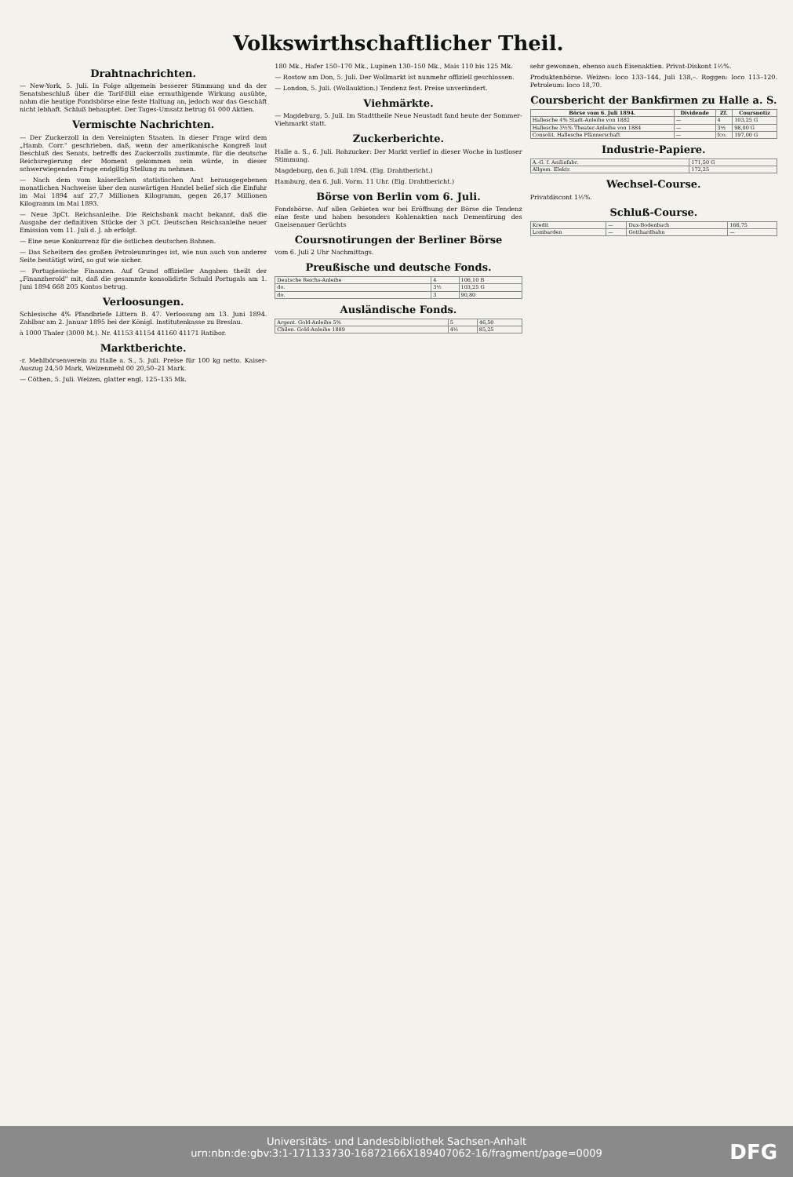Volkswirthschaftlicher Theil.
Drahtnachrichten.
— New-York, 5. Juli. In Folge allgemein besserer Stimmung und da der Senatsbeschluß über die Tarif-Bill eine ermuthigende Wirkung ausübte, nahm die heutige Fondsbörse eine feste Haltung an, jedoch war das Geschäft nicht lebhaft. Schluß behauptet. Der Tages-Umsatz betrug 61 000 Aktien.
Vermischte Nachrichten.
— Der Zuckerzoll in den Vereinigten Staaten. In dieser Frage wird dem „Hamb. Corr." geschrieben, daß, wenn der amerikanische Kongreß laut Beschluß des Senats, betreffs des Zuckerzolls zustimmte, für die deutsche Reichsregierung der Moment gekommen sein würde, in dieser schwerwiegenden Frage endgiltig Stellung zu nehmen.
— Nach dem vom kaiserlichen statistischen Amt herausgegebenen monatlichen Nachweise über den auswärtigen Handel belief sich die Einfuhr im Mai 1894 auf 27,7 Millionen Kilogramm, gegen 26,17 Millionen Kilogramm im Mai 1893.
— Neue 3pCt. Reichsanleihe. Die Reichsbank macht bekannt, daß die Ausgabe der definitiven Stücke der 3 pCt. Deutschen Reichsanleihe neuer Emission vom 11. Juli d. J. ab erfolgt.
— Eine neue Konkurrenz für die östlichen deutschen Bahnen.
— Das Scheitern des großen Petroleumringes ist, wie nun auch von anderer Seite bestätigt wird, so gut wie sicher.
— Portugiesische Finanzen. Auf Grund offizieller Angaben theilt der „Finanzherold" mit, daß die gesammte konsolidirte Schuld Portugals am 1. Juni 1894 668 205 Kontos betrug.
Verloosungen.
Schlesische 4% Pfandbriefe Litterа B. 47. Verloosung am 13. Juni 1894. Zahlbar am 2. Januar 1895 bei der Königl. Institutenkasse zu Breslau.
à 1000 Thaler (3000 M.). Nr. 41153 41154 41160 41171 Ratibor.
Marktberichte.
-r. Mehlbörsenverein zu Halle a. S., 5. Juli. Preise für 100 kg netto. Kaiser-Auszug 24,50 Mark, Weizenmehl 00 20,50–21 Mark.
— Cöthen, 5. Juli. Weizen, glatter engl. 125–135 Mk.
180 Mk., Hafer 150–170 Mk., Lupinen 130–150 Mk., Mais 110 bis 125 Mk.
— Rostow am Don, 5. Juli. Der Wollmarkt ist nunmehr offiziell geschlossen.
— London, 5. Juli. (Wollauktion.) Tendenz fest. Preise unverändert.
Viehmärkte.
— Magdeburg, 5. Juli. Im Stadttheile Neue Neustadt fand heute der Sommer-Viehmarkt statt.
Zuckerberichte.
Halle a. S., 6. Juli. Rohzucker: Der Markt verlief in dieser Woche in lustloser Stimmung.
Magdeburg, den 6. Juli 1894. (Eig. Drahtbericht.)
Hamburg, den 6. Juli. Vorm. 11 Uhr. (Eig. Drahtbericht.)
Börse von Berlin vom 6. Juli.
Fondsbörse. Auf allen Gebieten war bei Eröffnung der Börse die Tendenz eine feste und haben besonders Kohlenaktien nach Dementirung des Gneisenauer Gerüchts
Coursnotirungen der Berliner Börse
vom 6. Juli 2 Uhr Nachmittags.
Preußische und deutsche Fonds.
| Deutsche Reichs-Anleihe | 4 | 106,10 B |
| do. | 3½ | 103,25 G |
| do. | 3 | 90,80 |
Ausländische Fonds.
| Argent. Gold-Anleihe 5% | 5 | 46,50 |
| Chilen. Gold-Anleihe 1889 | 4½ | 85,25 |
sehr gewonnen, ebenso auch Eisenaktien. Privat-Diskont 1½%.
Produktenbörse. Weizen: loco 133–144, Juli 138,–. Roggen: loco 113–120. Petroleum: loco 18,70.
Coursbericht der Bankfirmen zu Halle a. S.
| Börse vom 6. Juli 1894. | Dividende | Zf. | Coursnotiz |
| --- | --- | --- | --- |
| Hallesche 4% Stadt-Anleihe von 1882 | — | 4 | 103,25 G |
| Hallesche 3½% Theater-Anleihe von 1884 | — | 3½ | 98,00 G |
| Consolit. Hallesche Pfännerschaft | — | fco. | 197,00 G |
Industrie-Papiere.
| A.-G. f. Anilinfabr. | 171,50 G |
| Allgem. Elektr. | 172,25 |
Wechsel-Course.
Privatdiscont 1½%.
Schluß-Course.
| Kredit | — | Dux-Bodenbach | 166,75 |
| Lombarden | — | Gotthardbahn | — |
Universitäts- und Landesbibliothek Sachsen-Anhalt
urn:nbn:de:gbv:3:1-171133730-16872166X189407062-16/fragment/page=0009
DFG